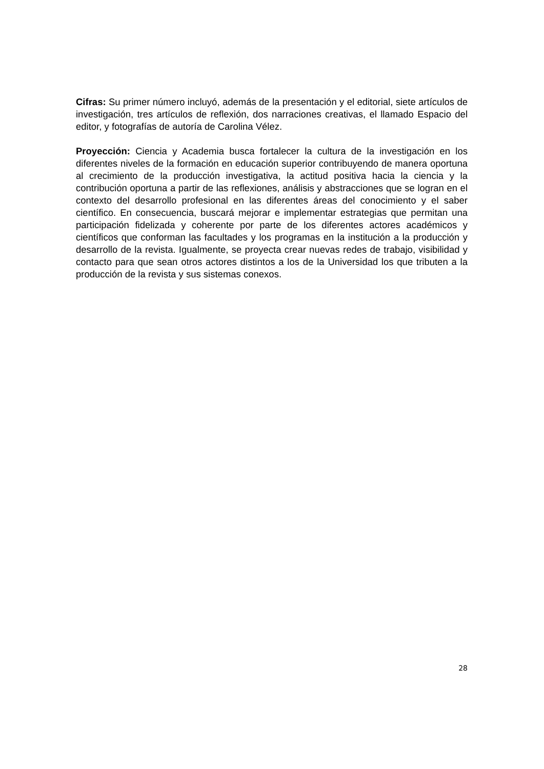Cifras: Su primer número incluyó, además de la presentación y el editorial, siete artículos de investigación, tres artículos de reflexión, dos narraciones creativas, el llamado Espacio del editor, y fotografías de autoría de Carolina Vélez.
Proyección: Ciencia y Academia busca fortalecer la cultura de la investigación en los diferentes niveles de la formación en educación superior contribuyendo de manera oportuna al crecimiento de la producción investigativa, la actitud positiva hacia la ciencia y la contribución oportuna a partir de las reflexiones, análisis y abstracciones que se logran en el contexto del desarrollo profesional en las diferentes áreas del conocimiento y el saber científico. En consecuencia, buscará mejorar e implementar estrategias que permitan una participación fidelizada y coherente por parte de los diferentes actores académicos y científicos que conforman las facultades y los programas en la institución a la producción y desarrollo de la revista. Igualmente, se proyecta crear nuevas redes de trabajo, visibilidad y contacto para que sean otros actores distintos a los de la Universidad los que tributen a la producción de la revista y sus sistemas conexos.
28